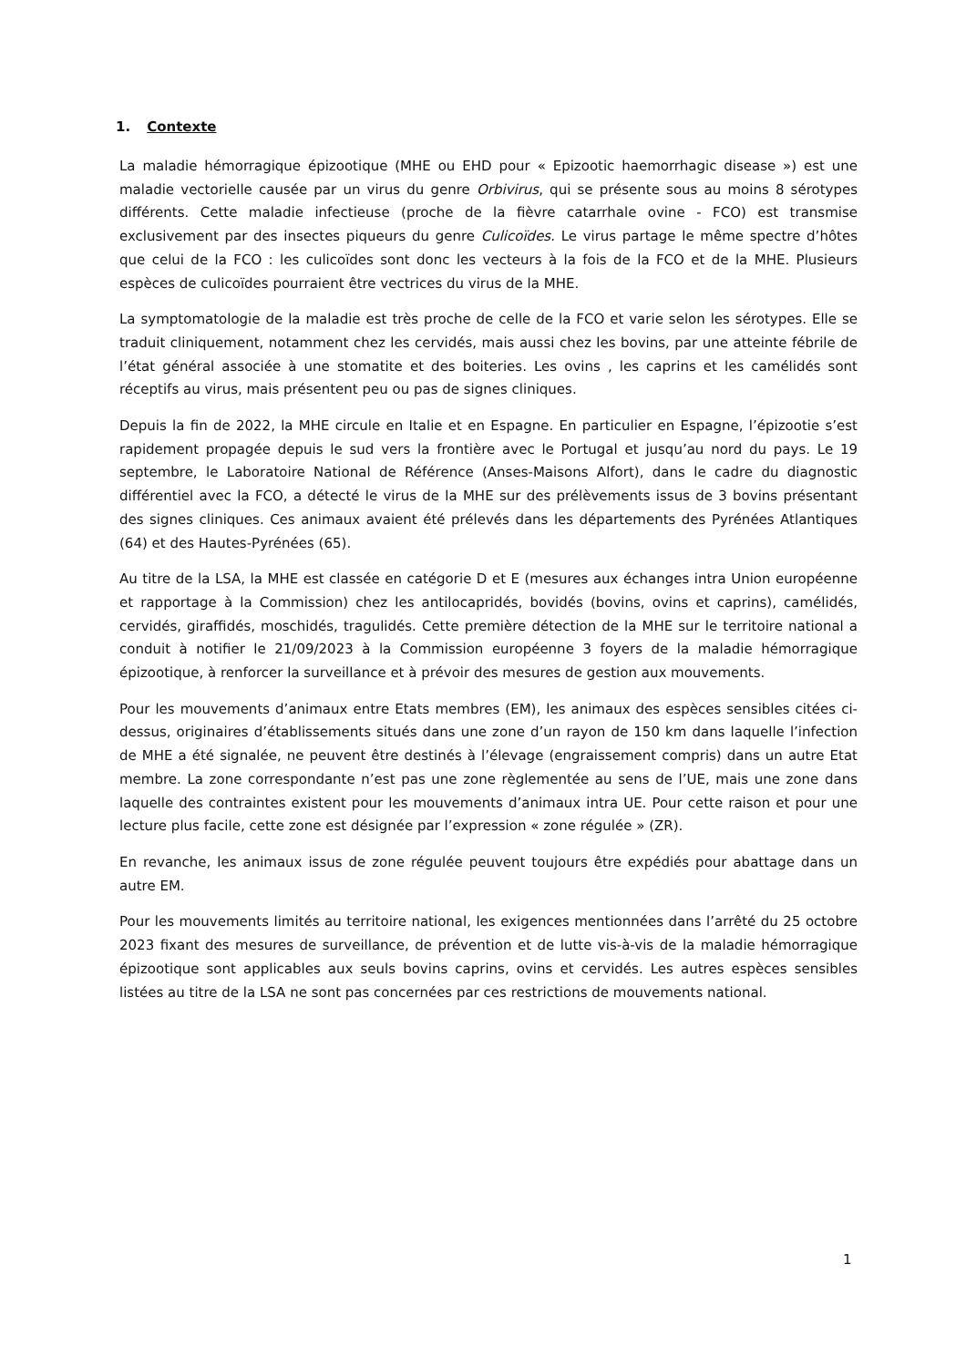1. Contexte
La maladie hémorragique épizootique (MHE ou EHD pour « Epizootic haemorrhagic disease ») est une maladie vectorielle causée par un virus du genre Orbivirus, qui se présente sous au moins 8 sérotypes différents. Cette maladie infectieuse (proche de la fièvre catarrhale ovine - FCO) est transmise exclusivement par des insectes piqueurs du genre Culicoïdes. Le virus partage le même spectre d’hôtes que celui de la FCO : les culicoïdes sont donc les vecteurs à la fois de la FCO et de la MHE. Plusieurs espèces de culicoïdes pourraient être vectrices du virus de la MHE.
La symptomatologie de la maladie est très proche de celle de la FCO et varie selon les sérotypes. Elle se traduit cliniquement, notamment chez les cervidés, mais aussi chez les bovins, par une atteinte fébrile de l’état général associée à une stomatite et des boiteries. Les ovins , les caprins et les camélidés sont réceptifs au virus, mais présentent peu ou pas de signes cliniques.
Depuis la fin de 2022, la MHE circule en Italie et en Espagne. En particulier en Espagne, l’épizootie s’est rapidement propagée depuis le sud vers la frontière avec le Portugal et jusqu’au nord du pays. Le 19 septembre, le Laboratoire National de Référence (Anses-Maisons Alfort), dans le cadre du diagnostic différentiel avec la FCO, a détecté le virus de la MHE sur des prélèvements issus de 3 bovins présentant des signes cliniques. Ces animaux avaient été prélevés dans les départements des Pyrénées Atlantiques (64) et des Hautes-Pyrénées (65).
Au titre de la LSA, la MHE est classée en catégorie D et E (mesures aux échanges intra Union européenne et rapportage à la Commission) chez les antilocapridés, bovidés (bovins, ovins et caprins), camélidés, cervidés, giraffidés, moschidés, tragulidés. Cette première détection de la MHE sur le territoire national a conduit à notifier le 21/09/2023 à la Commission européenne 3 foyers de la maladie hémorragique épizootique, à renforcer la surveillance et à prévoir des mesures de gestion aux mouvements.
Pour les mouvements d’animaux entre Etats membres (EM), les animaux des espèces sensibles citées ci-dessus, originaires d’établissements situés dans une zone d’un rayon de 150 km dans laquelle l’infection de MHE a été signalée, ne peuvent être destinés à l’élevage (engraissement compris) dans un autre Etat membre. La zone correspondante n’est pas une zone règlementée au sens de l’UE, mais une zone dans laquelle des contraintes existent pour les mouvements d’animaux intra UE. Pour cette raison et pour une lecture plus facile, cette zone est désignée par l’expression « zone régulée » (ZR).
En revanche, les animaux issus de zone régulée peuvent toujours être expédiés pour abattage dans un autre EM.
Pour les mouvements limités au territoire national, les exigences mentionnées dans l’arrêté du 25 octobre 2023 fixant des mesures de surveillance, de prévention et de lutte vis-à-vis de la maladie hémorragique épizootique sont applicables aux seuls bovins caprins, ovins et cervidés. Les autres espèces sensibles listées au titre de la LSA ne sont pas concernées par ces restrictions de mouvements national.
1